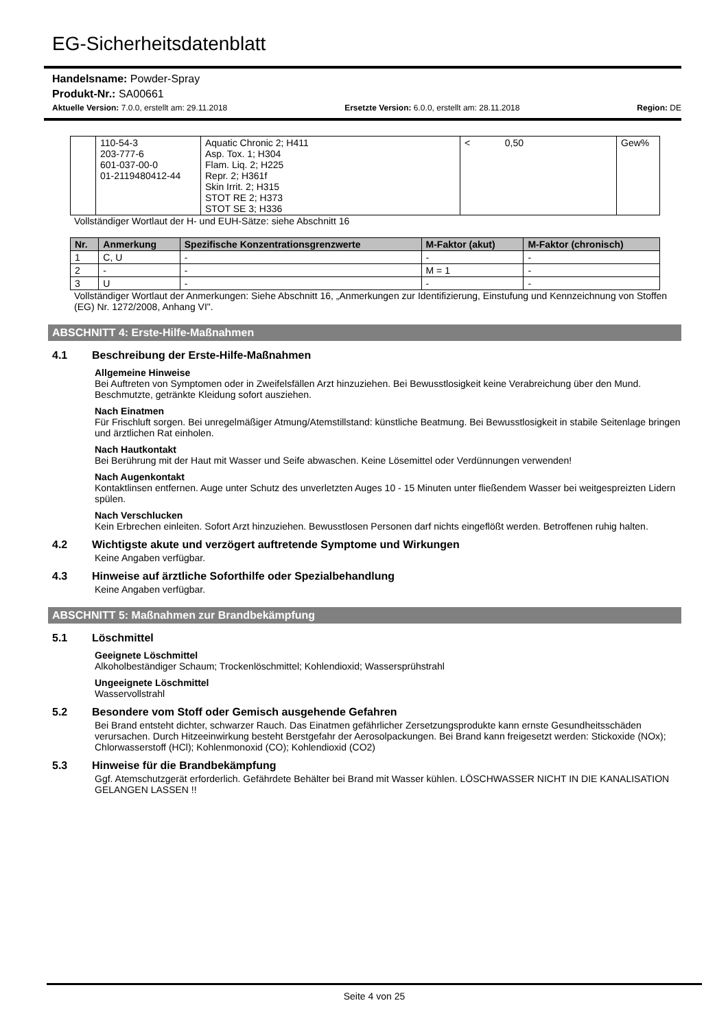EG-Sicherheitsdatenblatt
Handelsname: Powder-Spray
Produkt-Nr.: SA00661
Aktuelle Version: 7.0.0, erstellt am: 29.11.2018 Ersetzte Version: 6.0.0, erstellt am: 28.11.2018 Region: DE
| | 110-54-3 203-777-6 601-037-00-0 01-2119480412-44 | Aquatic Chronic 2; H411 Asp. Tox. 1; H304 Flam. Liq. 2; H225 Repr. 2; H361f Skin Irrit. 2; H315 STOT RE 2; H373 STOT SE 3; H336 | < 0,50 | Gew% |
Vollständiger Wortlaut der H- und EUH-Sätze: siehe Abschnitt 16
| Nr. | Anmerkung | Spezifische Konzentrationsgrenzwerte | M-Faktor (akut) | M-Faktor (chronisch) |
| --- | --- | --- | --- | --- |
| 1 | C, U | - | - | - |
| 2 | - | - | M = 1 | - |
| 3 | U | - | - | - |
Vollständiger Wortlaut der Anmerkungen: Siehe Abschnitt 16, „Anmerkungen zur Identifizierung, Einstufung und Kennzeichnung von Stoffen (EG) Nr. 1272/2008, Anhang VI".
ABSCHNITT 4: Erste-Hilfe-Maßnahmen
4.1 Beschreibung der Erste-Hilfe-Maßnahmen
Allgemeine Hinweise
Bei Auftreten von Symptomen oder in Zweifelsfällen Arzt hinzuziehen. Bei Bewusstlosigkeit keine Verabreichung über den Mund. Beschmutzte, getränkte Kleidung sofort ausziehen.
Nach Einatmen
Für Frischluft sorgen. Bei unregelmäßiger Atmung/Atemstillstand: künstliche Beatmung. Bei Bewusstlosigkeit in stabile Seitenlage bringen und ärztlichen Rat einholen.
Nach Hautkontakt
Bei Berührung mit der Haut mit Wasser und Seife abwaschen. Keine Lösemittel oder Verdünnungen verwenden!
Nach Augenkontakt
Kontaktlinsen entfernen. Auge unter Schutz des unverletzten Auges 10 - 15 Minuten unter fließendem Wasser bei weitgespreizten Lidern spülen.
Nach Verschlucken
Kein Erbrechen einleiten. Sofort Arzt hinzuziehen. Bewusstlosen Personen darf nichts eingeflößt werden. Betroffenen ruhig halten.
4.2 Wichtigste akute und verzögert auftretende Symptome und Wirkungen
Keine Angaben verfügbar.
4.3 Hinweise auf ärztliche Soforthilfe oder Spezialbehandlung
Keine Angaben verfügbar.
ABSCHNITT 5: Maßnahmen zur Brandbekämpfung
5.1 Löschmittel
Geeignete Löschmittel
Alkoholbeständiger Schaum; Trockenlöschmittel; Kohlendioxid; Wassersprühstrahl
Ungeeignete Löschmittel
Wasservollstrahl
5.2 Besondere vom Stoff oder Gemisch ausgehende Gefahren
Bei Brand entsteht dichter, schwarzer Rauch. Das Einatmen gefährlicher Zersetzungsprodukte kann ernste Gesundheitsschäden verursachen. Durch Hitzeeinwirkung besteht Berstgefahr der Aerosolpackungen. Bei Brand kann freigesetzt werden: Stickoxide (NOx); Chlorwasserstoff (HCl); Kohlenmonoxid (CO); Kohlendioxid (CO2)
5.3 Hinweise für die Brandbekämpfung
Ggf. Atemschutzgerät erforderlich. Gefährdete Behälter bei Brand mit Wasser kühlen. LÖSCHWASSER NICHT IN DIE KANALISATION GELANGEN LASSEN !!
Seite 4 von 25